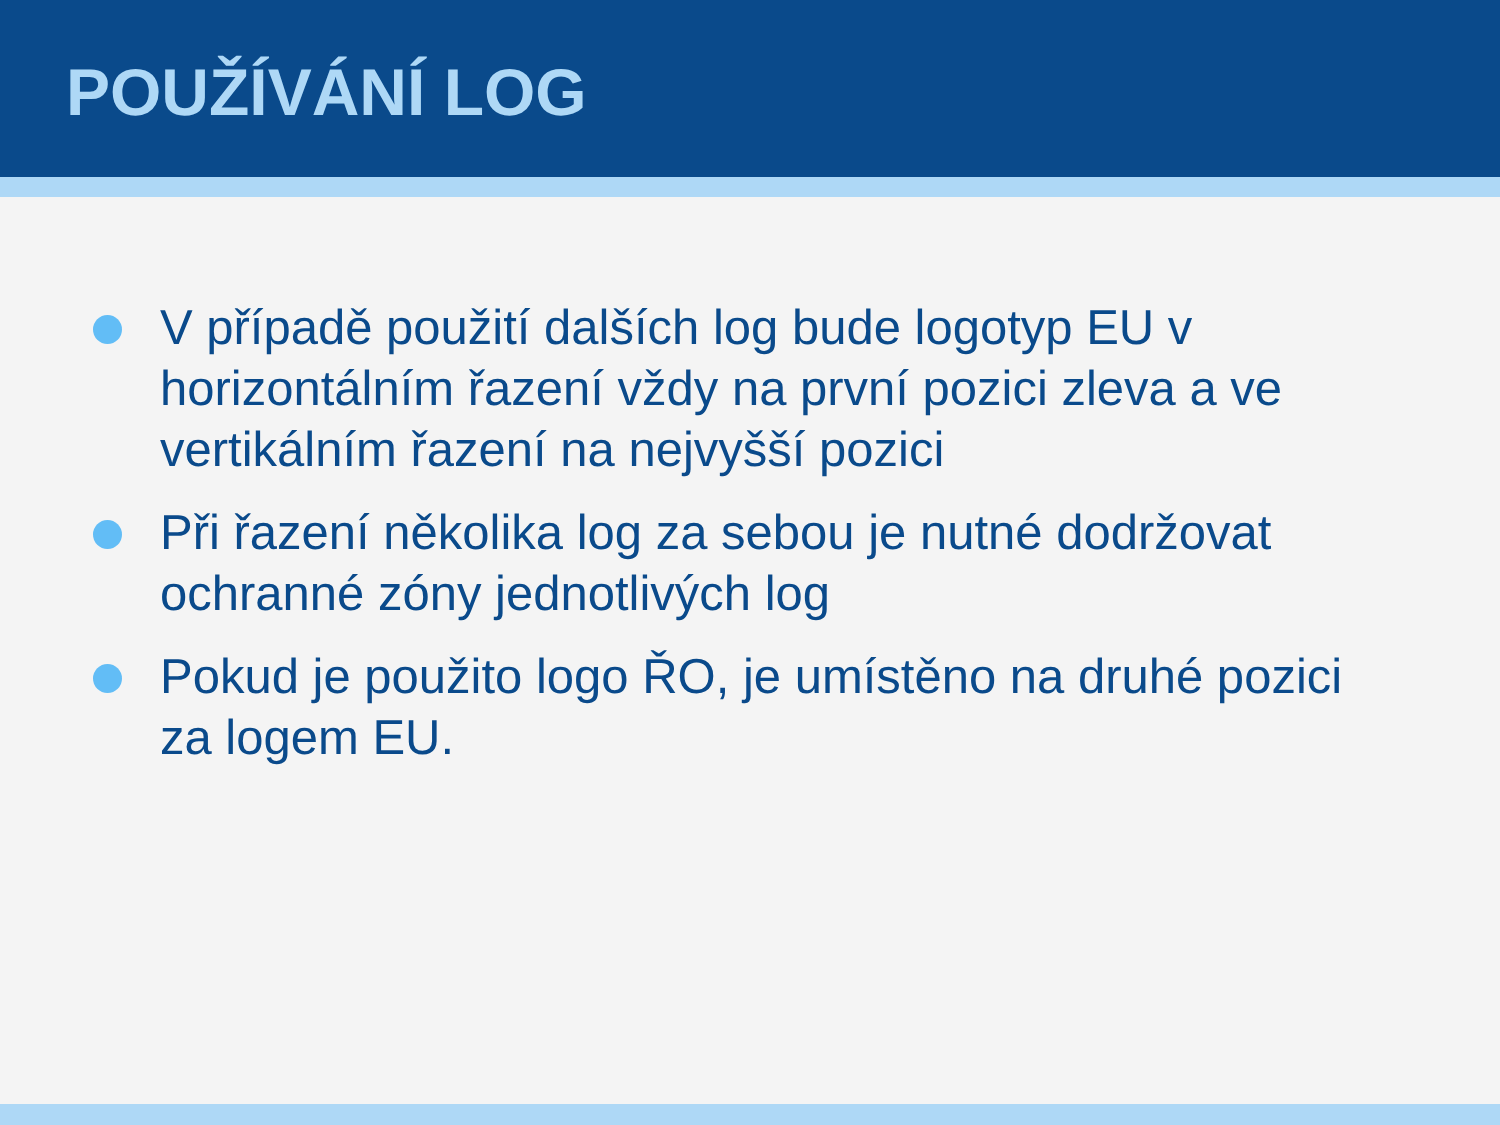POUŽÍVÁNÍ LOG
V případě použití dalších log bude logotyp EU v horizontálním řazení vždy na první pozici zleva a ve vertikálním řazení na nejvyšší pozici
Při řazení několika log za sebou je nutné dodržovat ochranné zóny jednotlivých log
Pokud je použito logo ŘO, je umístěno na druhé pozici za logem EU.